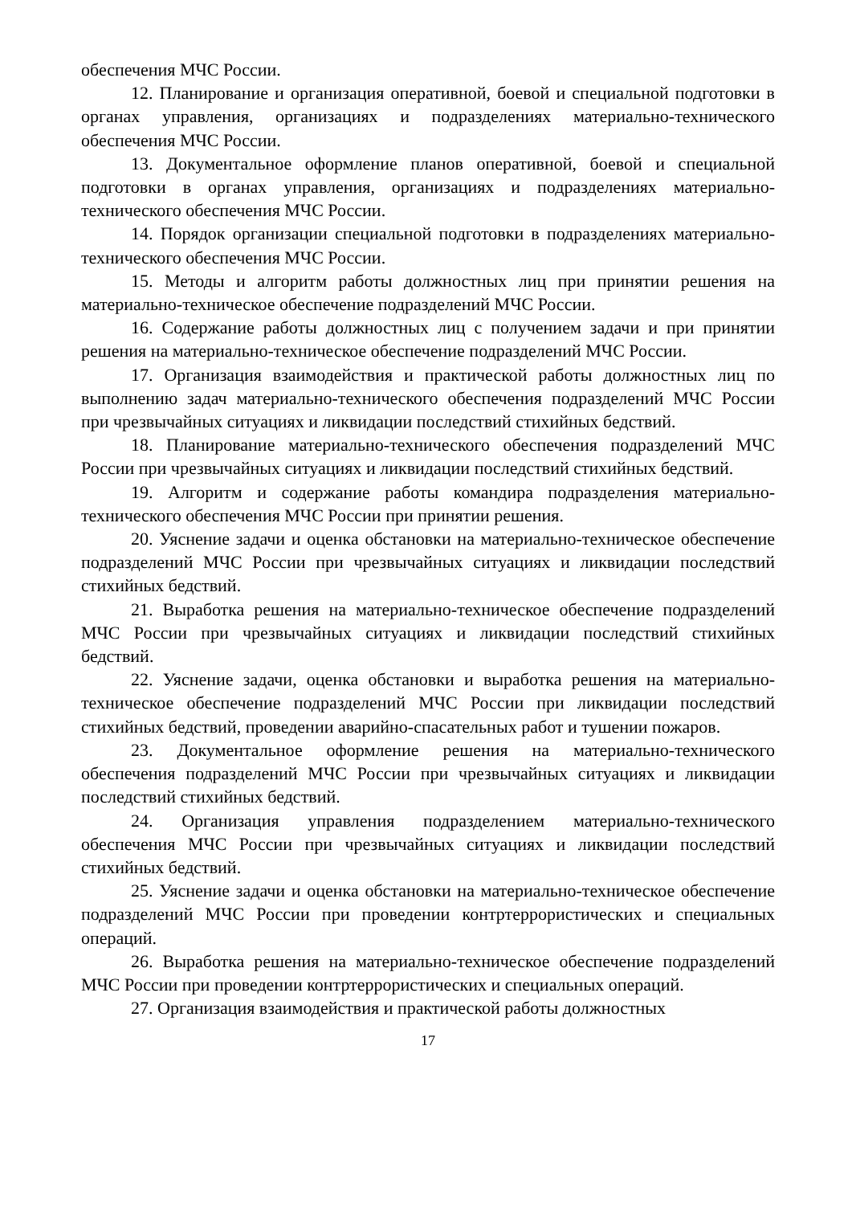обеспечения МЧС России.
12. Планирование и организация оперативной, боевой и специальной подготовки в органах управления, организациях и подразделениях материально-технического обеспечения МЧС России.
13. Документальное оформление планов оперативной, боевой и специальной подготовки в органах управления, организациях и подразделениях материально-технического обеспечения МЧС России.
14. Порядок организации специальной подготовки в подразделениях материально-технического обеспечения МЧС России.
15. Методы и алгоритм работы должностных лиц при принятии решения на материально-техническое обеспечение подразделений МЧС России.
16. Содержание работы должностных лиц с получением задачи и при принятии решения на материально-техническое обеспечение подразделений МЧС России.
17. Организация взаимодействия и практической работы должностных лиц по выполнению задач материально-технического обеспечения подразделений МЧС России при чрезвычайных ситуациях и ликвидации последствий стихийных бедствий.
18. Планирование материально-технического обеспечения подразделений МЧС России при чрезвычайных ситуациях и ликвидации последствий стихийных бедствий.
19. Алгоритм и содержание работы командира подразделения материально-технического обеспечения МЧС России при принятии решения.
20. Уяснение задачи и оценка обстановки на материально-техническое обеспечение подразделений МЧС России при чрезвычайных ситуациях и ликвидации последствий стихийных бедствий.
21. Выработка решения на материально-техническое обеспечение подразделений МЧС России при чрезвычайных ситуациях и ликвидации последствий стихийных бедствий.
22. Уяснение задачи, оценка обстановки и выработка решения на материально-техническое обеспечение подразделений МЧС России при ликвидации последствий стихийных бедствий, проведении аварийно-спасательных работ и тушении пожаров.
23. Документальное оформление решения на материально-технического обеспечения подразделений МЧС России при чрезвычайных ситуациях и ликвидации последствий стихийных бедствий.
24. Организация управления подразделением материально-технического обеспечения МЧС России при чрезвычайных ситуациях и ликвидации последствий стихийных бедствий.
25. Уяснение задачи и оценка обстановки на материально-техническое обеспечение подразделений МЧС России при проведении контртеррористических и специальных операций.
26. Выработка решения на материально-техническое обеспечение подразделений МЧС России при проведении контртеррористических и специальных операций.
27. Организация взаимодействия и практической работы должностных
17